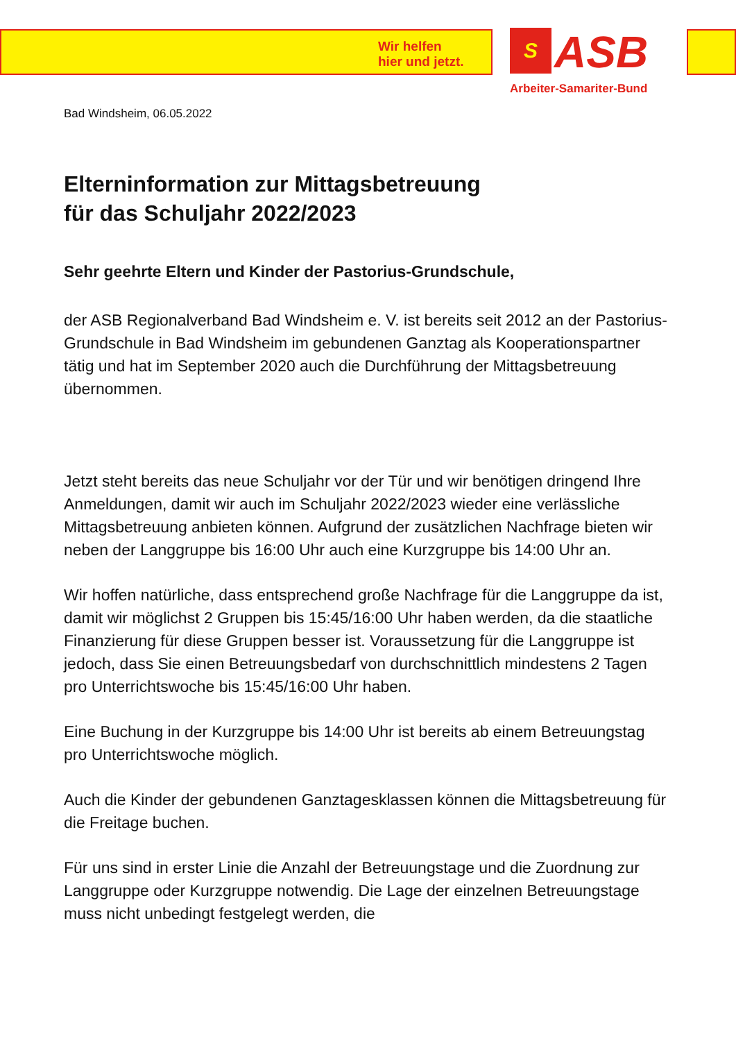Wir helfen
hier und jetzt.
S ASB
Arbeiter-Samariter-Bund
Bad Windsheim, 06.05.2022
Elterninformation zur Mittagsbetreuung
für das Schuljahr 2022/2023
Sehr geehrte Eltern und Kinder der Pastorius-Grundschule,
der ASB Regionalverband Bad Windsheim e. V. ist bereits seit 2012 an der Pastorius-Grundschule in Bad Windsheim im gebundenen Ganztag als Kooperationspartner tätig und hat im September 2020 auch die Durchführung der Mittagsbetreuung übernommen.
Jetzt steht bereits das neue Schuljahr vor der Tür und wir benötigen dringend Ihre Anmeldungen, damit wir auch im Schuljahr 2022/2023 wieder eine verlässliche Mittagsbetreuung anbieten können. Aufgrund der zusätzlichen Nachfrage bieten wir neben der Langgruppe bis 16:00 Uhr auch eine Kurzgruppe bis 14:00 Uhr an.
Wir hoffen natürliche, dass entsprechend große Nachfrage für die Langgruppe da ist, damit wir möglichst 2 Gruppen bis 15:45/16:00 Uhr haben werden, da die staatliche Finanzierung für diese Gruppen besser ist. Voraussetzung für die Langgruppe ist jedoch, dass Sie einen Betreuungsbedarf von durchschnittlich mindestens 2 Tagen pro Unterrichtswoche bis 15:45/16:00 Uhr haben.
Eine Buchung in der Kurzgruppe bis 14:00 Uhr ist bereits ab einem Betreuungstag pro Unterrichtswoche möglich.
Auch die Kinder der gebundenen Ganztagesklassen können die Mittagsbetreuung für die Freitage buchen.
Für uns sind in erster Linie die Anzahl der Betreuungstage und die Zuordnung zur Langgruppe oder Kurzgruppe notwendig. Die Lage der einzelnen Betreuungstage muss nicht unbedingt festgelegt werden, die